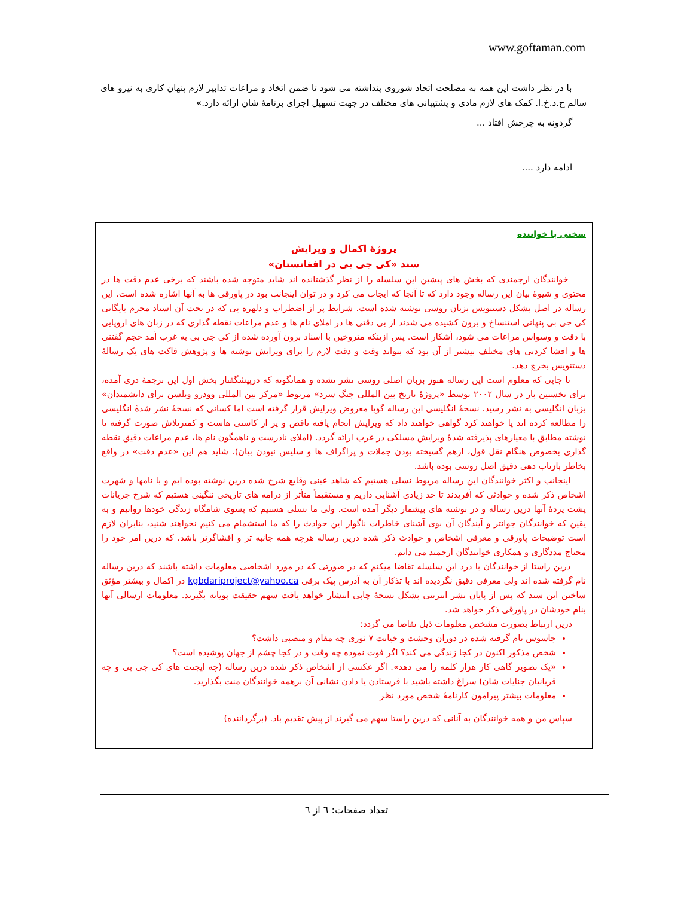www.goftaman.com
با در نظر داشت این همه به مصلحت اتحاد شوروی پنداشته می شود تا ضمن اتخاذ و مراعات تدابیر لازم پنهان کاری به نیرو های سالم ح.د.خ.ا. کمک های لازم مادی و پشتیبانی های مختلف در جهت تسهیل اجرای برنامهٔ شان ارائه دارد.»
گردونه به چرخش افتاد ...
ادامه دارد ....
سخنی با خواننده
پروژهٔ اکمال و ویرایش
سند «کی جی بی در افغانستان»
خوانندگان ارجمندی که بخش های پیشین این سلسله را از نظر گذشتانده اند شاید متوجه شده باشند که برخی عدم دقت ها در محتوی و شیوهٔ بیان این رساله وجود دارد که تا آنجا که ایجاب می کرد و در توان اینجانب بود در پاورقی ها به آنها اشاره شده است. این رساله در اصل بشکل دستنویس بزبان روسی نوشته شده است. شرایط پر از اضطراب و دلهره یی که در تحت آن اسناد محرم بایگانی کی جی بی پنهانی استنساخ و برون کشیده می شدند از بی دقتی ها در املای نام ها و عدم مراعات نقطه گذاری که در زبان های اروپایی با دقت و وسواس مراعات می شود، آشکار است. پس ازینکه متروخین با اسناد برون آورده شده از کی جی بی به غرب آمد حجم گفتنی ها و افشا کردنی های مختلف بیشتر از آن بود که بتواند وقت و دقت لازم را برای ویرایش نوشته ها و پژوهش فاکت های یک رسالهٔ دستنویس بخرچ دهد.
تا جایی که معلوم است این رساله هنوز بزبان اصلی روسی نشر نشده و همانگونه که درپیشگفتار بخش اول این ترجمهٔ دری آمده، برای نخستین بار در سال ۲۰۰۲ توسط «پروژهٔ تاریخ بین المللی جنگ سرد» مربوط «مرکز بین المللی وودرو ویلسن برای دانشمندان» بزبان انگلیسی به نشر رسید. نسخهٔ انگلیسی این رساله گویا معروض ویرایش قرار گرفته است اما کسانی که نسخهٔ نشر شدهٔ انگلیسی را مطالعه کرده اند یا خواهند کرد گواهی خواهند داد که ویرایش انجام یافته ناقص و پر از کاستی هاست و کمترتلاش صورت گرفته تا نوشته مطابق با معیارهای پذیرفته شدهٔ ویرایش مسلکی در غرب ارائه گردد. (املای نادرست و ناهمگون نام ها، عدم مراعات دقیق نقطه گذاری بخصوص هنگام نقل قول، ازهم گسیخته بودن جملات و پراگراف ها و سلیس نبودن بیان). شاید هم این «عدم دقت» در واقع بخاطر بازتاب دهی دقیق اصل روسی بوده باشد.
اینجانب و اکثر خوانندگان این رساله مربوط نسلی هستیم که شاهد عینی وقایع شرح شده درین نوشته بوده ایم و با نامها و شهرت اشخاص ذکر شده و حوادثی که آفریدند تا حد زیادی آشنایی داریم و مستقیماً متأثر از درامه های تاریخی ننگینی هستیم که شرح جریانات پشت پردهٔ آنها درین رساله و در نوشته های بیشمار دیگر آمده است. ولی ما نسلی هستیم که بسوی شامگاه زندگی خودها روانیم و به یقین که خوانندگان جوانتر و آیندگان آن بوی آشنای خاطرات ناگوار این حوادث را که ما استشمام می کنیم نخواهند شنید، بنابران لازم است توضیحات پاورقی و معرفی اشخاص و حوادث ذکر شده درین رساله هرچه همه جانبه تر و افشاگرتر باشد، که درین امر خود را محتاج مددگاری و همکاری خوانندگان ارجمند می دانم.
درین راستا از خوانندگان با درد این سلسله تقاضا میکنم که در صورتی که در مورد اشخاصی معلومات داشته باشند که درین رساله نام گرفته شده اند ولی معرفی دقیق نگردیده اند با تذکار آن به آدرس پیک برقی kgbdariproject@yahoo.ca در اکمال و بیشتر مؤثق ساختن این سند که پس از پایان نشر انترنتی بشکل نسخهٔ چاپی انتشار خواهد یافت سهم حقیقت پویانه بگیرند. معلومات ارسالی آنها بنام خودشان در پاورقی ذکر خواهد شد.
درین ارتباط بصورت مشخص معلومات ذیل تقاضا می گردد:
جاسوس نام گرفته شده در دوران وحشت و خیانت ۷ ثوری چه مقام و منصبی داشت؟
شخص مذکور اکنون در کجا زندگی می کند؟ اگر فوت نموده چه وقت و در کجا چشم از جهان پوشیده است؟
«یک تصویر گاهی کار هزار کلمه را می دهد». اگر عکسی از اشخاص ذکر شده درین رساله (چه ایجنت های کی جی بی و چه قربانیان جنایات شان) سراغ داشته باشید با فرستادن یا دادن نشانی آن برهمه خوانندگان منت بگذارید.
معلومات بیشتر پیرامون کارنامهٔ شخص مورد نظر
سپاس من و همه خوانندگان به آنانی که درین راستا سهم می گیرند از پیش تقدیم باد. (برگرداننده)
تعداد صفحات: ٦ از ٦